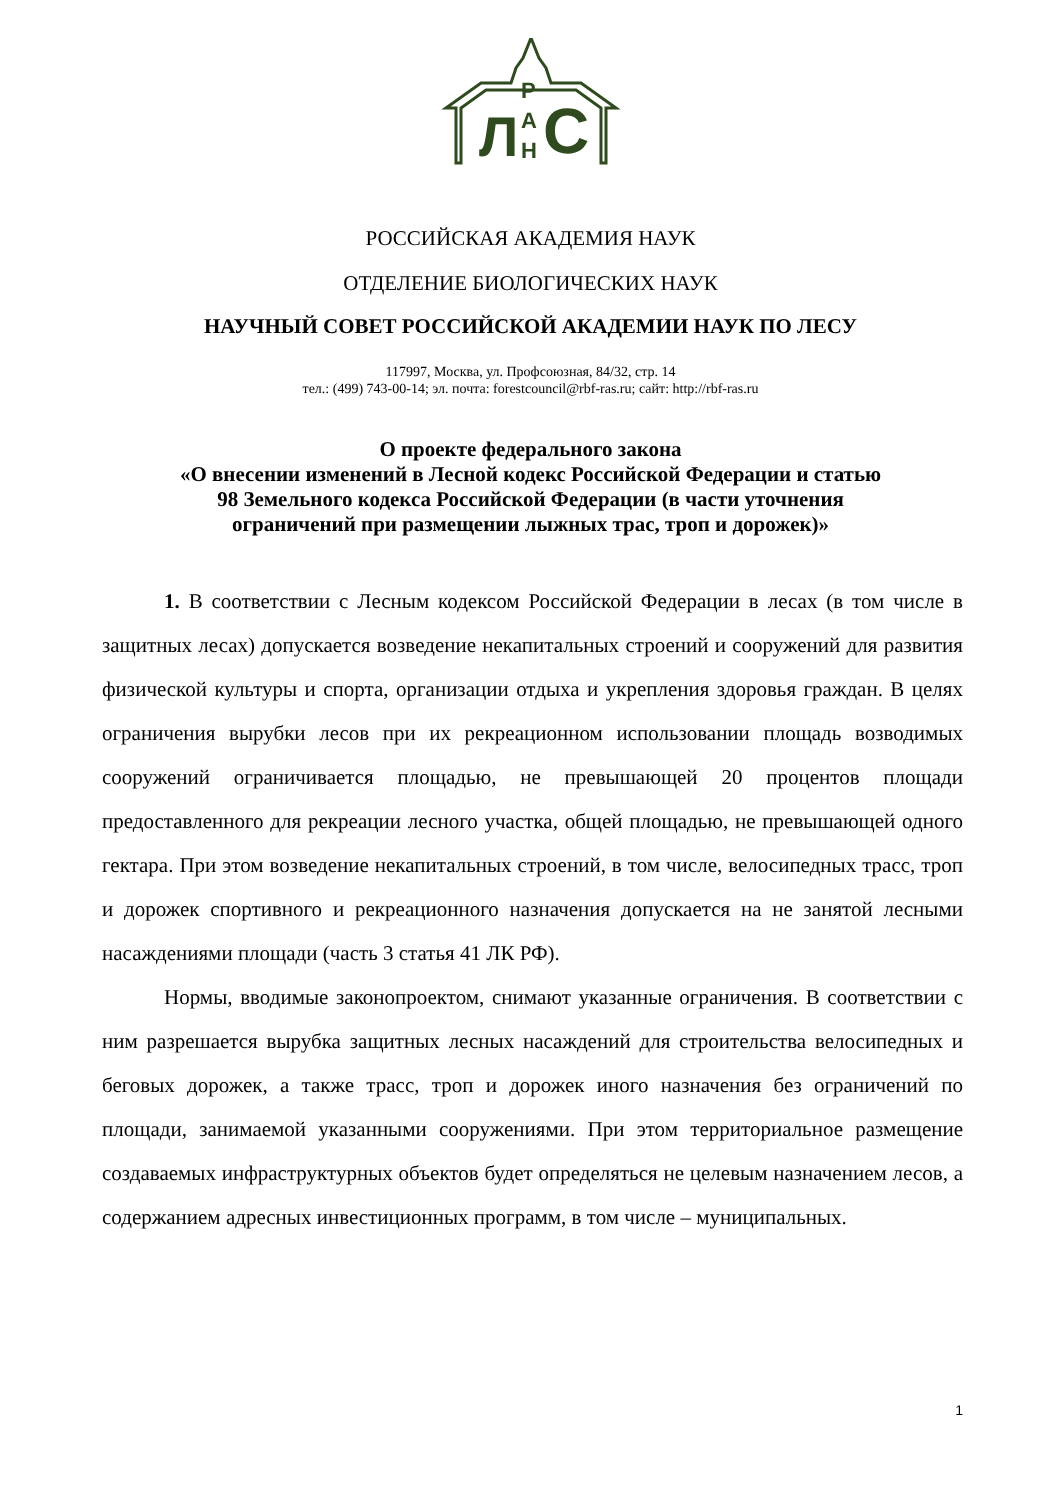Л
Р
А
Н
С
РОССИЙСКАЯ АКАДЕМИЯ НАУК
ОТДЕЛЕНИЕ БИОЛОГИЧЕСКИХ НАУК
НАУЧНЫЙ СОВЕТ РОССИЙСКОЙ АКАДЕМИИ НАУК ПО ЛЕСУ
117997, Москва, ул. Профсоюзная, 84/32, стр. 14
тел.: (499) 743-00-14; эл. почта: forestcouncil@rbf-ras.ru; сайт: http://rbf-ras.ru
О проекте федерального закона
«О внесении изменений в Лесной кодекс Российской Федерации и статью
98 Земельного кодекса Российской Федерации (в части уточнения
ограничений при размещении лыжных трас, троп и дорожек)»
1. В соответствии с Лесным кодексом Российской Федерации в лесах (в том числе в защитных лесах) допускается возведение некапитальных строений и сооружений для развития физической культуры и спорта, организации отдыха и укрепления здоровья граждан. В целях ограничения вырубки лесов при их рекреационном использовании площадь возводимых сооружений ограничивается площадью, не превышающей 20 процентов площади предоставленного для рекреации лесного участка, общей площадью, не превышающей одного гектара. При этом возведение некапитальных строений, в том числе, велосипедных трасс, троп и дорожек спортивного и рекреационного назначения допускается на не занятой лесными насаждениями площади (часть 3 статья 41 ЛК РФ).
Нормы, вводимые законопроектом, снимают указанные ограничения. В соответствии с ним разрешается вырубка защитных лесных насаждений для строительства велосипедных и беговых дорожек, а также трасс, троп и дорожек иного назначения без ограничений по площади, занимаемой указанными сооружениями. При этом территориальное размещение создаваемых инфраструктурных объектов будет определяться не целевым назначением лесов, а содержанием адресных инвестиционных программ, в том числе – муниципальных.
1